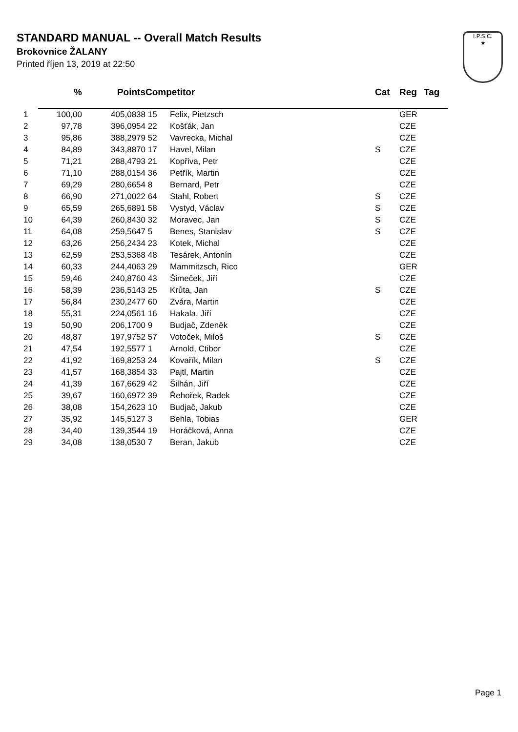STANDARD MANUAL -- Overall Match Results
Brokovnice ŽALANY
Printed říjen 13, 2019 at 22:50
I.P.S.C.
★
| | % | Points | Competitor | | Cat | Reg | Tag |
| --- | --- | --- | --- | --- | --- | --- | --- |
| 1 | 100,00 | 405,0838 | 15 | Felix, Pietzsch | | GER | |
| 2 | 97,78 | 396,0954 | 22 | Košťák, Jan | | CZE | |
| 3 | 95,86 | 388,2979 | 52 | Vavrecka, Michal | | CZE | |
| 4 | 84,89 | 343,8870 | 17 | Havel, Milan | S | CZE | |
| 5 | 71,21 | 288,4793 | 21 | Kopřiva, Petr | | CZE | |
| 6 | 71,10 | 288,0154 | 36 | Petřík, Martin | | CZE | |
| 7 | 69,29 | 280,6654 | 8 | Bernard, Petr | | CZE | |
| 8 | 66,90 | 271,0022 | 64 | Stahl, Robert | S | CZE | |
| 9 | 65,59 | 265,6891 | 58 | Vystyd, Václav | S | CZE | |
| 10 | 64,39 | 260,8430 | 32 | Moravec, Jan | S | CZE | |
| 11 | 64,08 | 259,5647 | 5 | Benes, Stanislav | S | CZE | |
| 12 | 63,26 | 256,2434 | 23 | Kotek, Michal | | CZE | |
| 13 | 62,59 | 253,5368 | 48 | Tesárek, Antonín | | CZE | |
| 14 | 60,33 | 244,4063 | 29 | Mammitzsch, Rico | | GER | |
| 15 | 59,46 | 240,8760 | 43 | Šimeček, Jiří | | CZE | |
| 16 | 58,39 | 236,5143 | 25 | Krůta, Jan | S | CZE | |
| 17 | 56,84 | 230,2477 | 60 | Zvára, Martin | | CZE | |
| 18 | 55,31 | 224,0561 | 16 | Hakala, Jiří | | CZE | |
| 19 | 50,90 | 206,1700 | 9 | Budjač, Zdeněk | | CZE | |
| 20 | 48,87 | 197,9752 | 57 | Votoček, Miloš | S | CZE | |
| 21 | 47,54 | 192,5577 | 1 | Arnold, Ctibor | | CZE | |
| 22 | 41,92 | 169,8253 | 24 | Kovařík, Milan | S | CZE | |
| 23 | 41,57 | 168,3854 | 33 | Pajtl, Martin | | CZE | |
| 24 | 41,39 | 167,6629 | 42 | Šilhán, Jiří | | CZE | |
| 25 | 39,67 | 160,6972 | 39 | Řehořek, Radek | | CZE | |
| 26 | 38,08 | 154,2623 | 10 | Budjač, Jakub | | CZE | |
| 27 | 35,92 | 145,5127 | 3 | Behla, Tobias | | GER | |
| 28 | 34,40 | 139,3544 | 19 | Horáčková, Anna | | CZE | |
| 29 | 34,08 | 138,0530 | 7 | Beran, Jakub | | CZE | |
Page 1